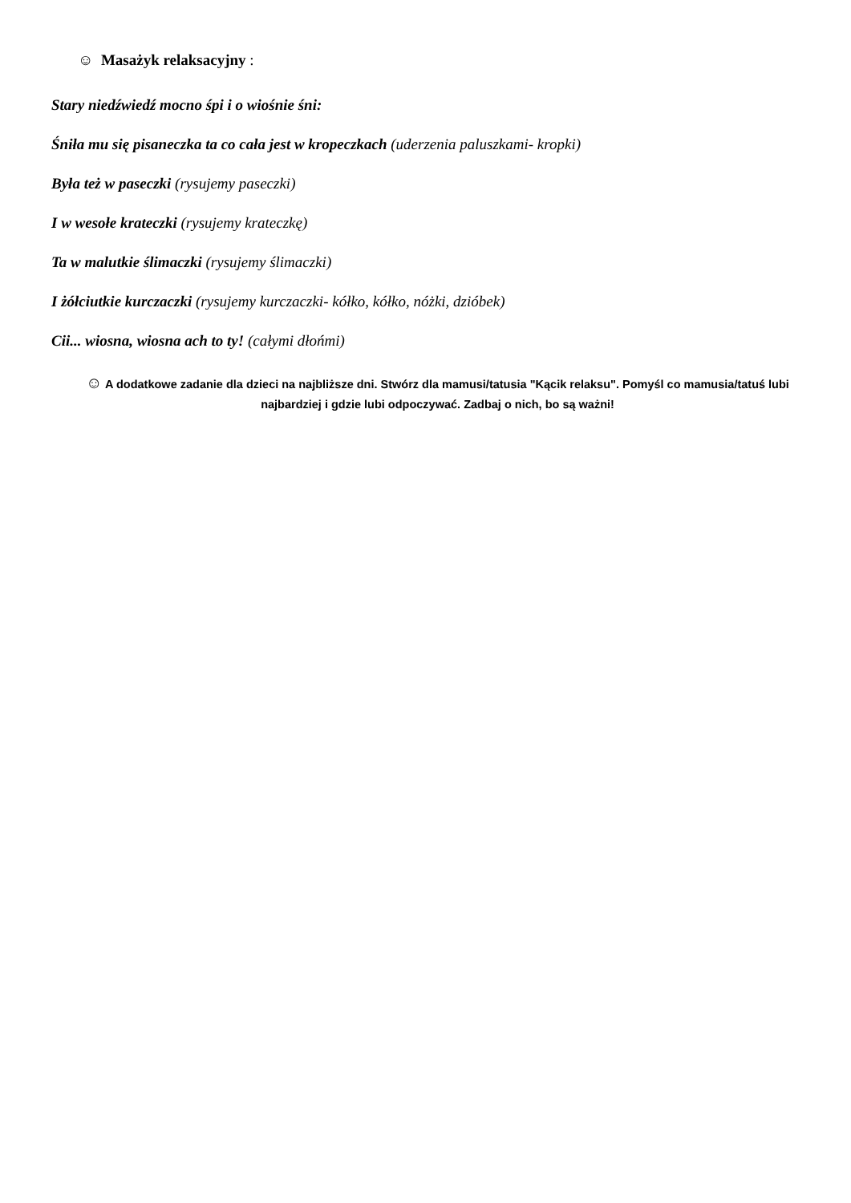☺ Masażyk relaksacyjny :
Stary niedźwiedź mocno śpi i o wiośnie śni:
Śniła mu się pisaneczka ta co cała jest w kropeczkach (uderzenia paluszkami- kropki)
Była też w paseczki (rysujemy paseczki)
I w wesołe krateczki (rysujemy krateczkę)
Ta w malutkie ślimaczki (rysujemy ślimaczki)
I żółciutkie kurczaczki (rysujemy kurczaczki- kółko, kółko, nóżki, dzióbek)
Cii... wiosna, wiosna ach to ty! (całymi dłońmi)
☺ A dodatkowe zadanie dla dzieci na najbliższe dni. Stwórz dla mamusi/tatusia "Kącik relaksu". Pomyśl co mamusia/tatuś lubi najbardziej i gdzie lubi odpoczywać. Zadbaj o nich, bo są ważni!